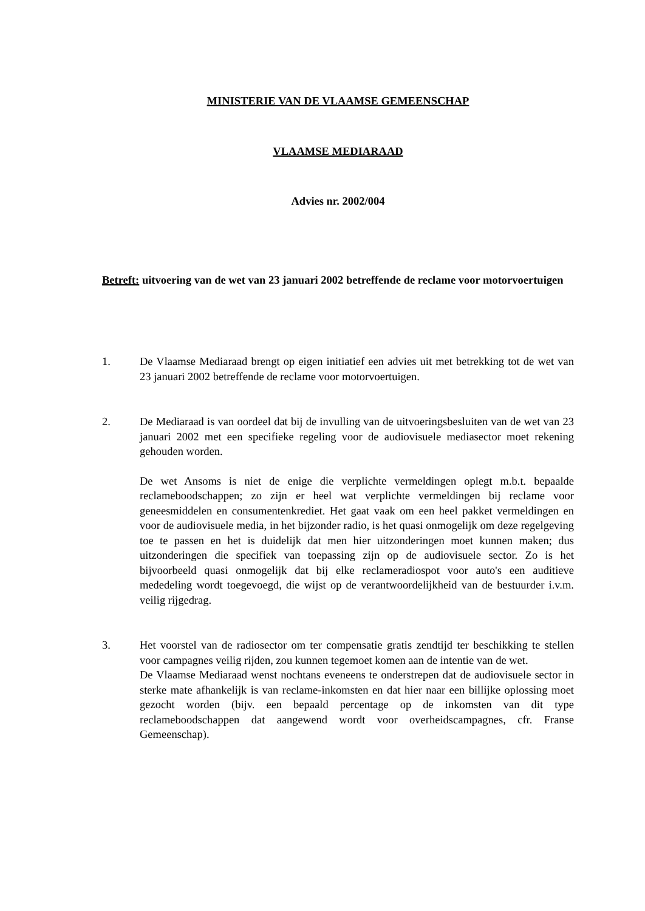MINISTERIE VAN DE VLAAMSE GEMEENSCHAP
VLAAMSE MEDIARAAD
Advies nr. 2002/004
Betreft: uitvoering van de wet van 23 januari 2002 betreffende de reclame voor motorvoertuigen
1. De Vlaamse Mediaraad brengt op eigen initiatief een advies uit met betrekking tot de wet van 23 januari 2002 betreffende de reclame voor motorvoertuigen.
2. De Mediaraad is van oordeel dat bij de invulling van de uitvoeringsbesluiten van de wet van 23 januari 2002 met een specifieke regeling voor de audiovisuele mediasector moet rekening gehouden worden.
De wet Ansoms is niet de enige die verplichte vermeldingen oplegt m.b.t. bepaalde reclameboodschappen; zo zijn er heel wat verplichte vermeldingen bij reclame voor geneesmiddelen en consumentenkrediet. Het gaat vaak om een heel pakket vermeldingen en voor de audiovisuele media, in het bijzonder radio, is het quasi onmogelijk om deze regelgeving toe te passen en het is duidelijk dat men hier uitzonderingen moet kunnen maken; dus uitzonderingen die specifiek van toepassing zijn op de audiovisuele sector. Zo is het bijvoorbeeld quasi onmogelijk dat bij elke reclameradiospot voor auto's een auditieve mededeling wordt toegevoegd, die wijst op de verantwoordelijkheid van de bestuurder i.v.m. veilig rijgedrag.
3. Het voorstel van de radiosector om ter compensatie gratis zendtijd ter beschikking te stellen voor campagnes veilig rijden, zou kunnen tegemoet komen aan de intentie van de wet.
De Vlaamse Mediaraad wenst nochtans eveneens te onderstrepen dat de audiovisuele sector in sterke mate afhankelijk is van reclame-inkomsten en dat hier naar een billijke oplossing moet gezocht worden (bijv. een bepaald percentage op de inkomsten van dit type reclameboodschappen dat aangewend wordt voor overheidscampagnes, cfr. Franse Gemeenschap).